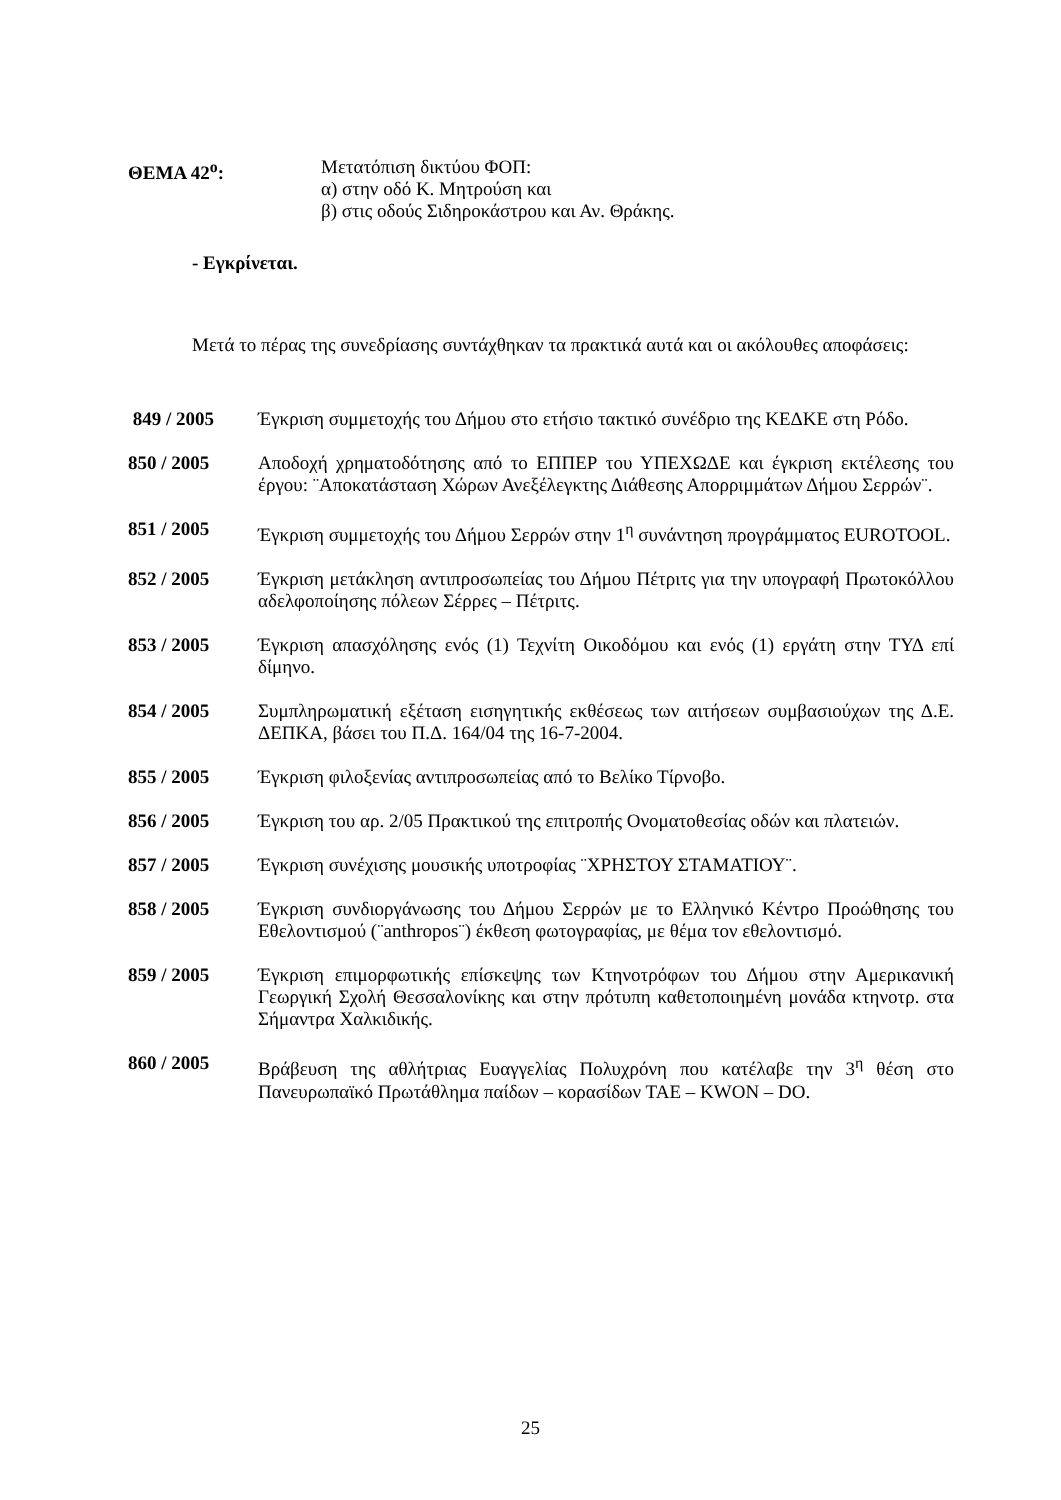ΘΕΜΑ 42<sup>ο</sup>: Μετατόπιση δικτύου ΦΟΠ:
α) στην οδό Κ. Μητρούση και
β) στις οδούς Σιδηροκάστρου και Αν. Θράκης.
- Εγκρίνεται.
Μετά το πέρας της συνεδρίασης συντάχθηκαν τα πρακτικά αυτά και οι ακόλουθες αποφάσεις:
849 / 2005 Έγκριση συμμετοχής του Δήμου στο ετήσιο τακτικό συνέδριο της ΚΕΔΚΕ στη Ρόδο.
850 / 2005 Αποδοχή χρηματοδότησης από το ΕΠΠΕΡ του ΥΠΕΧΩΔΕ και έγκριση εκτέλεσης του έργου: ¨Αποκατάσταση Χώρων Ανεξέλεγκτης Διάθεσης Απορριμμάτων Δήμου Σερρών¨.
851 / 2005 Έγκριση συμμετοχής του Δήμου Σερρών στην 1<sup>η</sup> συνάντηση προγράμματος EUROTOOL.
852 / 2005 Έγκριση μετάκληση αντιπροσωπείας του Δήμου Πέτριτς για την υπογραφή Πρωτοκόλλου αδελφοποίησης πόλεων Σέρρες – Πέτριτς.
853 / 2005 Έγκριση απασχόλησης ενός (1) Τεχνίτη Οικοδόμου και ενός (1) εργάτη στην ΤΥΔ επί δίμηνο.
854 / 2005 Συμπληρωματική εξέταση εισηγητικής εκθέσεως των αιτήσεων συμβασιούχων της Δ.Ε. ΔΕΠΚΑ, βάσει του Π.Δ. 164/04 της 16-7-2004.
855 / 2005 Έγκριση φιλοξενίας αντιπροσωπείας από το Βελίκο Τίρνοβο.
856 / 2005 Έγκριση του αρ. 2/05 Πρακτικού της επιτροπής Ονοματοθεσίας οδών και πλατειών.
857 / 2005 Έγκριση συνέχισης μουσικής υποτροφίας ¨ΧΡΗΣΤΟΥ ΣΤΑΜΑΤΙΟΥ¨.
858 / 2005 Έγκριση συνδιοργάνωσης του Δήμου Σερρών με το Ελληνικό Κέντρο Προώθησης του Εθελοντισμού (¨anthropos¨) έκθεση φωτογραφίας, με θέμα τον εθελοντισμό.
859 / 2005 Έγκριση επιμορφωτικής επίσκεψης των Κτηνοτρόφων του Δήμου στην Αμερικανική Γεωργική Σχολή Θεσσαλονίκης και στην πρότυπη καθετοποιημένη μονάδα κτηνοτρ. στα Σήμαντρα Χαλκιδικής.
860 / 2005 Βράβευση της αθλήτριας Ευαγγελίας Πολυχρόνη που κατέλαβε την 3<sup>η</sup> θέση στο Πανευρωπαϊκό Πρωτάθλημα παίδων – κορασίδων ΤΑΕ – KWON – DO.
25